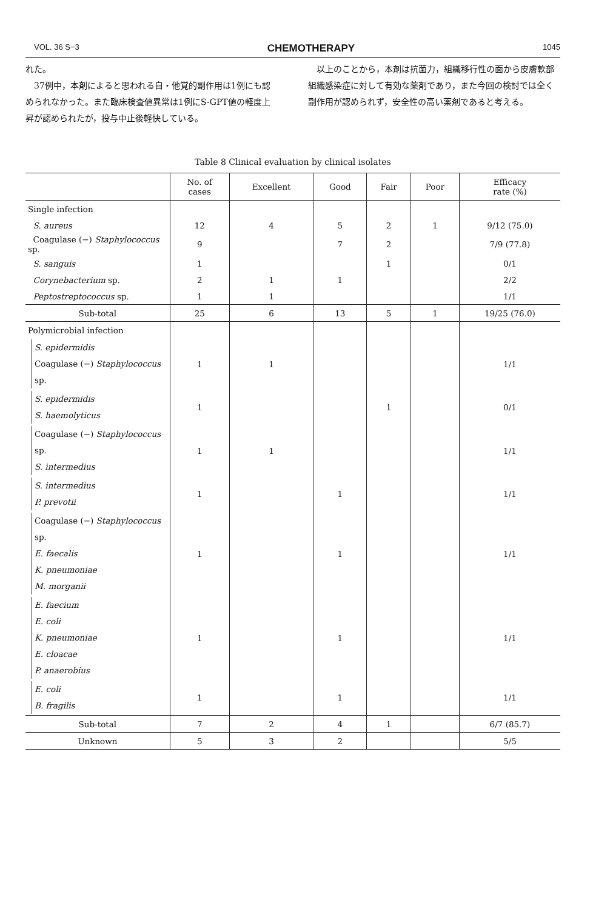VOL. 36 S−3 CHEMOTHERAPY 1045
れた。
　37例中，本剤によると思われる自・他覚的副作用は1例にも認められなかった。また臨床検査値異常は1例にS-GPT値の軽度上昇が認められたが，投与中止後軽快している。
　以上のことから，本剤は抗菌力，組織移行性の面から皮膚軟部組織感染症に対して有効な薬剤であり，また今回の検討では全く副作用が認められず，安全性の高い薬剤であると考える。
Table 8 Clinical evaluation by clinical isolates
| | No. of cases | Excellent | Good | Fair | Poor | Efficacy rate (%) |
| --- | --- | --- | --- | --- | --- | --- |
| Single infection | | | | | | |
| S. aureus | 12 | 4 | 5 | 2 | 1 | 9/12 (75.0) |
| Coagulase (−) Staphylococcus sp. | 9 | | 7 | 2 | | 7/9 (77.8) |
| S. sanguis | 1 | | | 1 | | 0/1 |
| Corynebacterium sp. | 2 | 1 | 1 | | | 2/2 |
| Peptostreptococcus sp. | 1 | 1 | | | | 1/1 |
| Sub-total | 25 | 6 | 13 | 5 | 1 | 19/25 (76.0) |
| Polymicrobial infection | | | | | | |
| S. epidermidis Coagulase (−) Staphylococcus sp. | 1 | 1 | | | | 1/1 |
| S. epidermidis S. haemolyticus | 1 | | | 1 | | 0/1 |
| Coagulase (−) Staphylococcus sp. S. intermedius | 1 | 1 | | | | 1/1 |
| S. intermedius P. prevotii | 1 | | 1 | | | 1/1 |
| Coagulase (−) Staphylococcus sp. E. faecalis K. pneumoniae M. morganii | 1 | | 1 | | | 1/1 |
| E. faecium E. coli K. pneumoniae E. cloacae P. anaerobius | 1 | | 1 | | | 1/1 |
| E. coli B. fragilis | 1 | | 1 | | | 1/1 |
| Sub-total | 7 | 2 | 4 | 1 | | 6/7 (85.7) |
| Unknown | 5 | 3 | 2 | | | 5/5 |